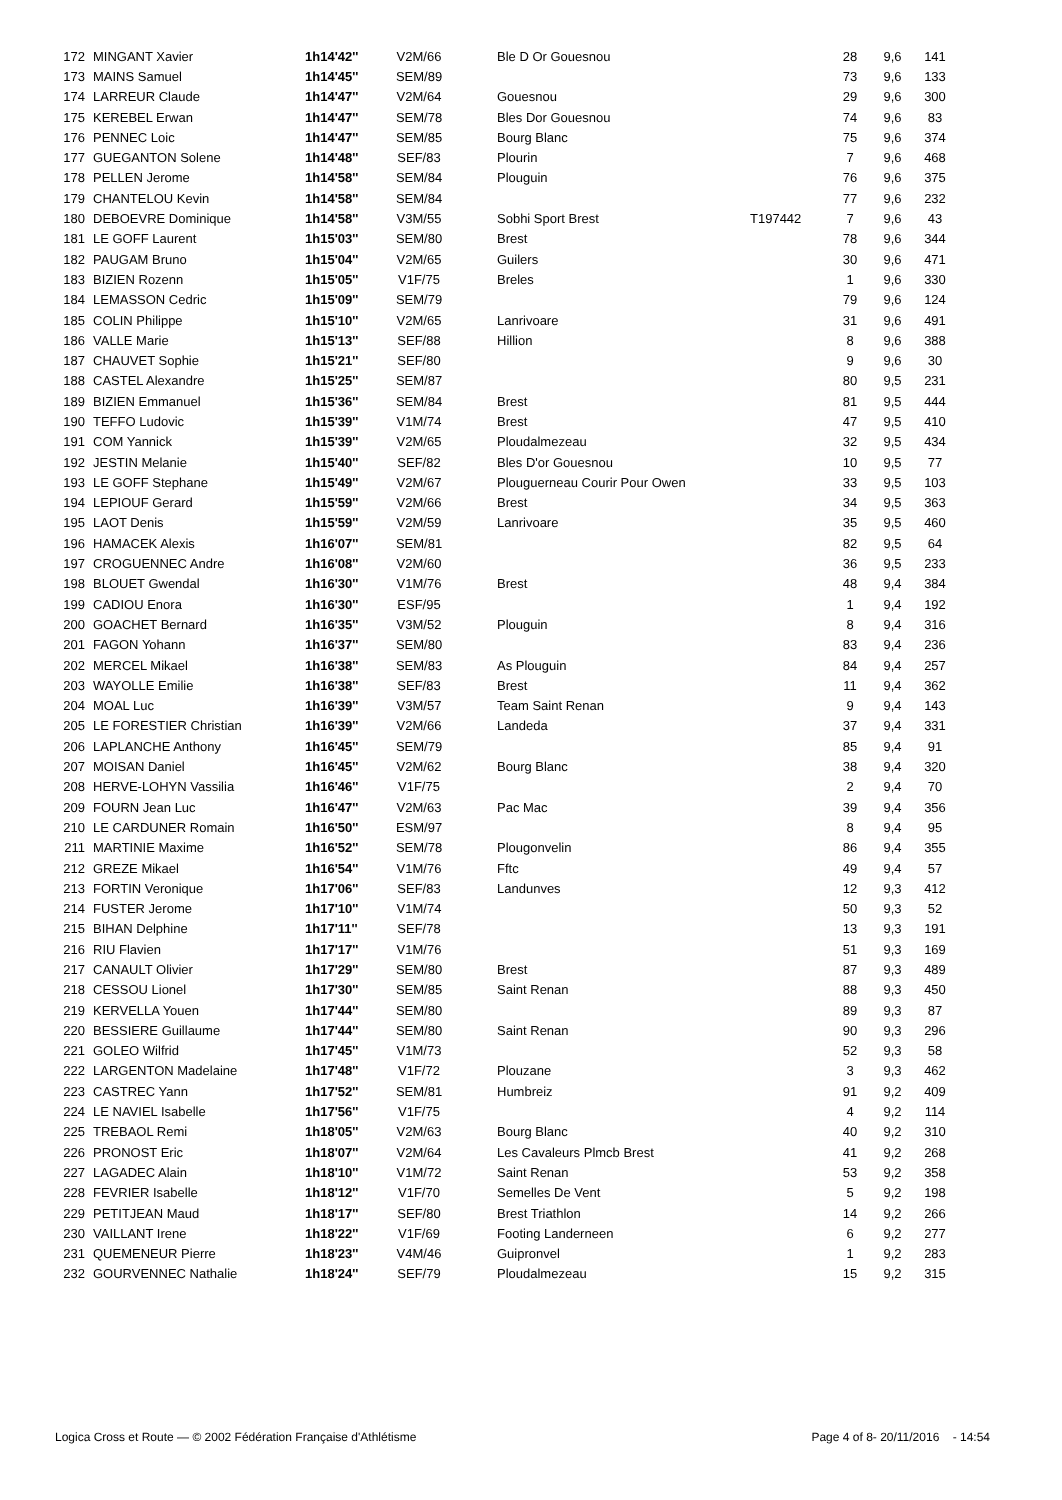| 172 | MINGANT Xavier | 1h14'42'' | V2M/66 | Ble D Or Gouesnou | | 28 | 9,6 | 141 |
| 173 | MAINS Samuel | 1h14'45'' | SEM/89 | | | 73 | 9,6 | 133 |
| 174 | LARREUR Claude | 1h14'47'' | V2M/64 | Gouesnou | | 29 | 9,6 | 300 |
| 175 | KEREBEL Erwan | 1h14'47'' | SEM/78 | Bles Dor Gouesnou | | 74 | 9,6 | 83 |
| 176 | PENNEC Loic | 1h14'47'' | SEM/85 | Bourg Blanc | | 75 | 9,6 | 374 |
| 177 | GUEGANTON Solene | 1h14'48'' | SEF/83 | Plourin | | 7 | 9,6 | 468 |
| 178 | PELLEN Jerome | 1h14'58'' | SEM/84 | Plouguin | | 76 | 9,6 | 375 |
| 179 | CHANTELOU Kevin | 1h14'58'' | SEM/84 | | | 77 | 9,6 | 232 |
| 180 | DEBOEVRE Dominique | 1h14'58'' | V3M/55 | Sobhi Sport Brest | T197442 | 7 | 9,6 | 43 |
| 181 | LE GOFF Laurent | 1h15'03'' | SEM/80 | Brest | | 78 | 9,6 | 344 |
| 182 | PAUGAM Bruno | 1h15'04'' | V2M/65 | Guilers | | 30 | 9,6 | 471 |
| 183 | BIZIEN Rozenn | 1h15'05'' | V1F/75 | Breles | | 1 | 9,6 | 330 |
| 184 | LEMASSON Cedric | 1h15'09'' | SEM/79 | | | 79 | 9,6 | 124 |
| 185 | COLIN Philippe | 1h15'10'' | V2M/65 | Lanrivoare | | 31 | 9,6 | 491 |
| 186 | VALLE Marie | 1h15'13'' | SEF/88 | Hillion | | 8 | 9,6 | 388 |
| 187 | CHAUVET Sophie | 1h15'21'' | SEF/80 | | | 9 | 9,6 | 30 |
| 188 | CASTEL Alexandre | 1h15'25'' | SEM/87 | | | 80 | 9,5 | 231 |
| 189 | BIZIEN Emmanuel | 1h15'36'' | SEM/84 | Brest | | 81 | 9,5 | 444 |
| 190 | TEFFO Ludovic | 1h15'39'' | V1M/74 | Brest | | 47 | 9,5 | 410 |
| 191 | COM Yannick | 1h15'39'' | V2M/65 | Ploudalmezeau | | 32 | 9,5 | 434 |
| 192 | JESTIN Melanie | 1h15'40'' | SEF/82 | Bles D'or Gouesnou | | 10 | 9,5 | 77 |
| 193 | LE GOFF Stephane | 1h15'49'' | V2M/67 | Plouguerneau Courir Pour Owen | | 33 | 9,5 | 103 |
| 194 | LEPIOUF Gerard | 1h15'59'' | V2M/66 | Brest | | 34 | 9,5 | 363 |
| 195 | LAOT Denis | 1h15'59'' | V2M/59 | Lanrivoare | | 35 | 9,5 | 460 |
| 196 | HAMACEK Alexis | 1h16'07'' | SEM/81 | | | 82 | 9,5 | 64 |
| 197 | CROGUENNEC Andre | 1h16'08'' | V2M/60 | | | 36 | 9,5 | 233 |
| 198 | BLOUET Gwendal | 1h16'30'' | V1M/76 | Brest | | 48 | 9,4 | 384 |
| 199 | CADIOU Enora | 1h16'30'' | ESF/95 | | | 1 | 9,4 | 192 |
| 200 | GOACHET Bernard | 1h16'35'' | V3M/52 | Plouguin | | 8 | 9,4 | 316 |
| 201 | FAGON Yohann | 1h16'37'' | SEM/80 | | | 83 | 9,4 | 236 |
| 202 | MERCEL Mikael | 1h16'38'' | SEM/83 | As Plouguin | | 84 | 9,4 | 257 |
| 203 | WAYOLLE Emilie | 1h16'38'' | SEF/83 | Brest | | 11 | 9,4 | 362 |
| 204 | MOAL Luc | 1h16'39'' | V3M/57 | Team Saint Renan | | 9 | 9,4 | 143 |
| 205 | LE FORESTIER Christian | 1h16'39'' | V2M/66 | Landeda | | 37 | 9,4 | 331 |
| 206 | LAPLANCHE Anthony | 1h16'45'' | SEM/79 | | | 85 | 9,4 | 91 |
| 207 | MOISAN Daniel | 1h16'45'' | V2M/62 | Bourg Blanc | | 38 | 9,4 | 320 |
| 208 | HERVE-LOHYN Vassilia | 1h16'46'' | V1F/75 | | | 2 | 9,4 | 70 |
| 209 | FOURN Jean Luc | 1h16'47'' | V2M/63 | Pac Mac | | 39 | 9,4 | 356 |
| 210 | LE CARDUNER Romain | 1h16'50'' | ESM/97 | | | 8 | 9,4 | 95 |
| 211 | MARTINIE Maxime | 1h16'52'' | SEM/78 | Plougonvelin | | 86 | 9,4 | 355 |
| 212 | GREZE Mikael | 1h16'54'' | V1M/76 | Fftc | | 49 | 9,4 | 57 |
| 213 | FORTIN Veronique | 1h17'06'' | SEF/83 | Landunves | | 12 | 9,3 | 412 |
| 214 | FUSTER Jerome | 1h17'10'' | V1M/74 | | | 50 | 9,3 | 52 |
| 215 | BIHAN Delphine | 1h17'11'' | SEF/78 | | | 13 | 9,3 | 191 |
| 216 | RIU Flavien | 1h17'17'' | V1M/76 | | | 51 | 9,3 | 169 |
| 217 | CANAULT Olivier | 1h17'29'' | SEM/80 | Brest | | 87 | 9,3 | 489 |
| 218 | CESSOU Lionel | 1h17'30'' | SEM/85 | Saint Renan | | 88 | 9,3 | 450 |
| 219 | KERVELLA Youen | 1h17'44'' | SEM/80 | | | 89 | 9,3 | 87 |
| 220 | BESSIERE Guillaume | 1h17'44'' | SEM/80 | Saint Renan | | 90 | 9,3 | 296 |
| 221 | GOLEO Wilfrid | 1h17'45'' | V1M/73 | | | 52 | 9,3 | 58 |
| 222 | LARGENTON Madelaine | 1h17'48'' | V1F/72 | Plouzane | | 3 | 9,3 | 462 |
| 223 | CASTREC Yann | 1h17'52'' | SEM/81 | Humbreiz | | 91 | 9,2 | 409 |
| 224 | LE NAVIEL Isabelle | 1h17'56'' | V1F/75 | | | 4 | 9,2 | 114 |
| 225 | TREBAOL Remi | 1h18'05'' | V2M/63 | Bourg Blanc | | 40 | 9,2 | 310 |
| 226 | PRONOST Eric | 1h18'07'' | V2M/64 | Les Cavaleurs Plmcb Brest | | 41 | 9,2 | 268 |
| 227 | LAGADEC Alain | 1h18'10'' | V1M/72 | Saint Renan | | 53 | 9,2 | 358 |
| 228 | FEVRIER Isabelle | 1h18'12'' | V1F/70 | Semelles De Vent | | 5 | 9,2 | 198 |
| 229 | PETITJEAN Maud | 1h18'17'' | SEF/80 | Brest Triathlon | | 14 | 9,2 | 266 |
| 230 | VAILLANT Irene | 1h18'22'' | V1F/69 | Footing Landerneen | | 6 | 9,2 | 277 |
| 231 | QUEMENEUR Pierre | 1h18'23'' | V4M/46 | Guipronvel | | 1 | 9,2 | 283 |
| 232 | GOURVENNEC Nathalie | 1h18'24'' | SEF/79 | Ploudalmezeau | | 15 | 9,2 | 315 |
Logica Cross et Route — © 2002 Fédération Française d'Athlétisme Page 4 of 8- 20/11/2016 - 14:54